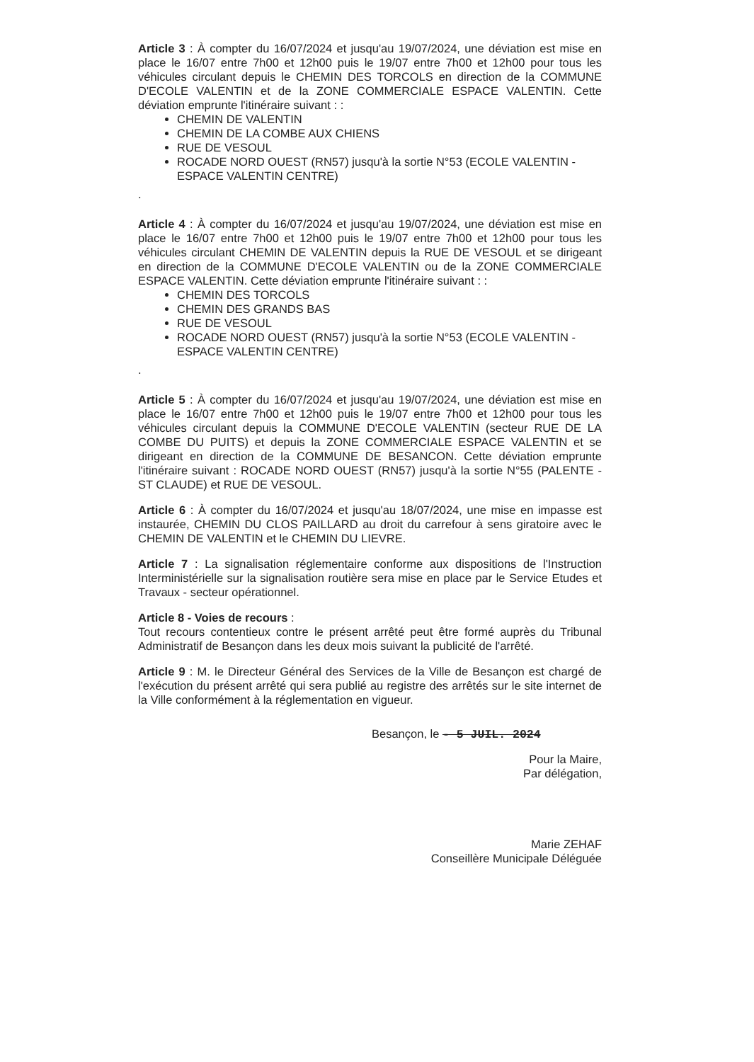Article 3 : À compter du 16/07/2024 et jusqu'au 19/07/2024, une déviation est mise en place le 16/07 entre 7h00 et 12h00 puis le 19/07 entre 7h00 et 12h00 pour tous les véhicules circulant depuis le CHEMIN DES TORCOLS en direction de la COMMUNE D'ECOLE VALENTIN et de la ZONE COMMERCIALE ESPACE VALENTIN. Cette déviation emprunte l'itinéraire suivant : :
CHEMIN DE VALENTIN
CHEMIN DE LA COMBE AUX CHIENS
RUE DE VESOUL
ROCADE NORD OUEST (RN57) jusqu'à la sortie N°53 (ECOLE VALENTIN - ESPACE VALENTIN CENTRE)
.
Article 4 : À compter du 16/07/2024 et jusqu'au 19/07/2024, une déviation est mise en place le 16/07 entre 7h00 et 12h00 puis le 19/07 entre 7h00 et 12h00 pour tous les véhicules circulant CHEMIN DE VALENTIN depuis la RUE DE VESOUL et se dirigeant en direction de la COMMUNE D'ECOLE VALENTIN ou de la ZONE COMMERCIALE ESPACE VALENTIN. Cette déviation emprunte l'itinéraire suivant : :
CHEMIN DES TORCOLS
CHEMIN DES GRANDS BAS
RUE DE VESOUL
ROCADE NORD OUEST (RN57) jusqu'à la sortie N°53 (ECOLE VALENTIN - ESPACE VALENTIN CENTRE)
.
Article 5 : À compter du 16/07/2024 et jusqu'au 19/07/2024, une déviation est mise en place le 16/07 entre 7h00 et 12h00 puis le 19/07 entre 7h00 et 12h00 pour tous les véhicules circulant depuis la COMMUNE D'ECOLE VALENTIN (secteur RUE DE LA COMBE DU PUITS) et depuis la ZONE COMMERCIALE ESPACE VALENTIN et se dirigeant en direction de la COMMUNE DE BESANCON. Cette déviation emprunte l'itinéraire suivant : ROCADE NORD OUEST (RN57) jusqu'à la sortie N°55 (PALENTE - ST CLAUDE) et RUE DE VESOUL.
Article 6 : À compter du 16/07/2024 et jusqu'au 18/07/2024, une mise en impasse est instaurée, CHEMIN DU CLOS PAILLARD au droit du carrefour à sens giratoire avec le CHEMIN DE VALENTIN et le CHEMIN DU LIEVRE.
Article 7 : La signalisation réglementaire conforme aux dispositions de l'Instruction Interministérielle sur la signalisation routière sera mise en place par le Service Etudes et Travaux - secteur opérationnel.
Article 8 - Voies de recours :
Tout recours contentieux contre le présent arrêté peut être formé auprès du Tribunal Administratif de Besançon dans les deux mois suivant la publicité de l'arrêté.
Article 9 : M. le Directeur Général des Services de la Ville de Besançon est chargé de l'exécution du présent arrêté qui sera publié au registre des arrêtés sur le site internet de la Ville conformément à la réglementation en vigueur.
Besançon, le - 5 JUIL. 2024
Pour la Maire,
Par délégation,
Marie ZEHAF
Conseillère Municipale Déléguée